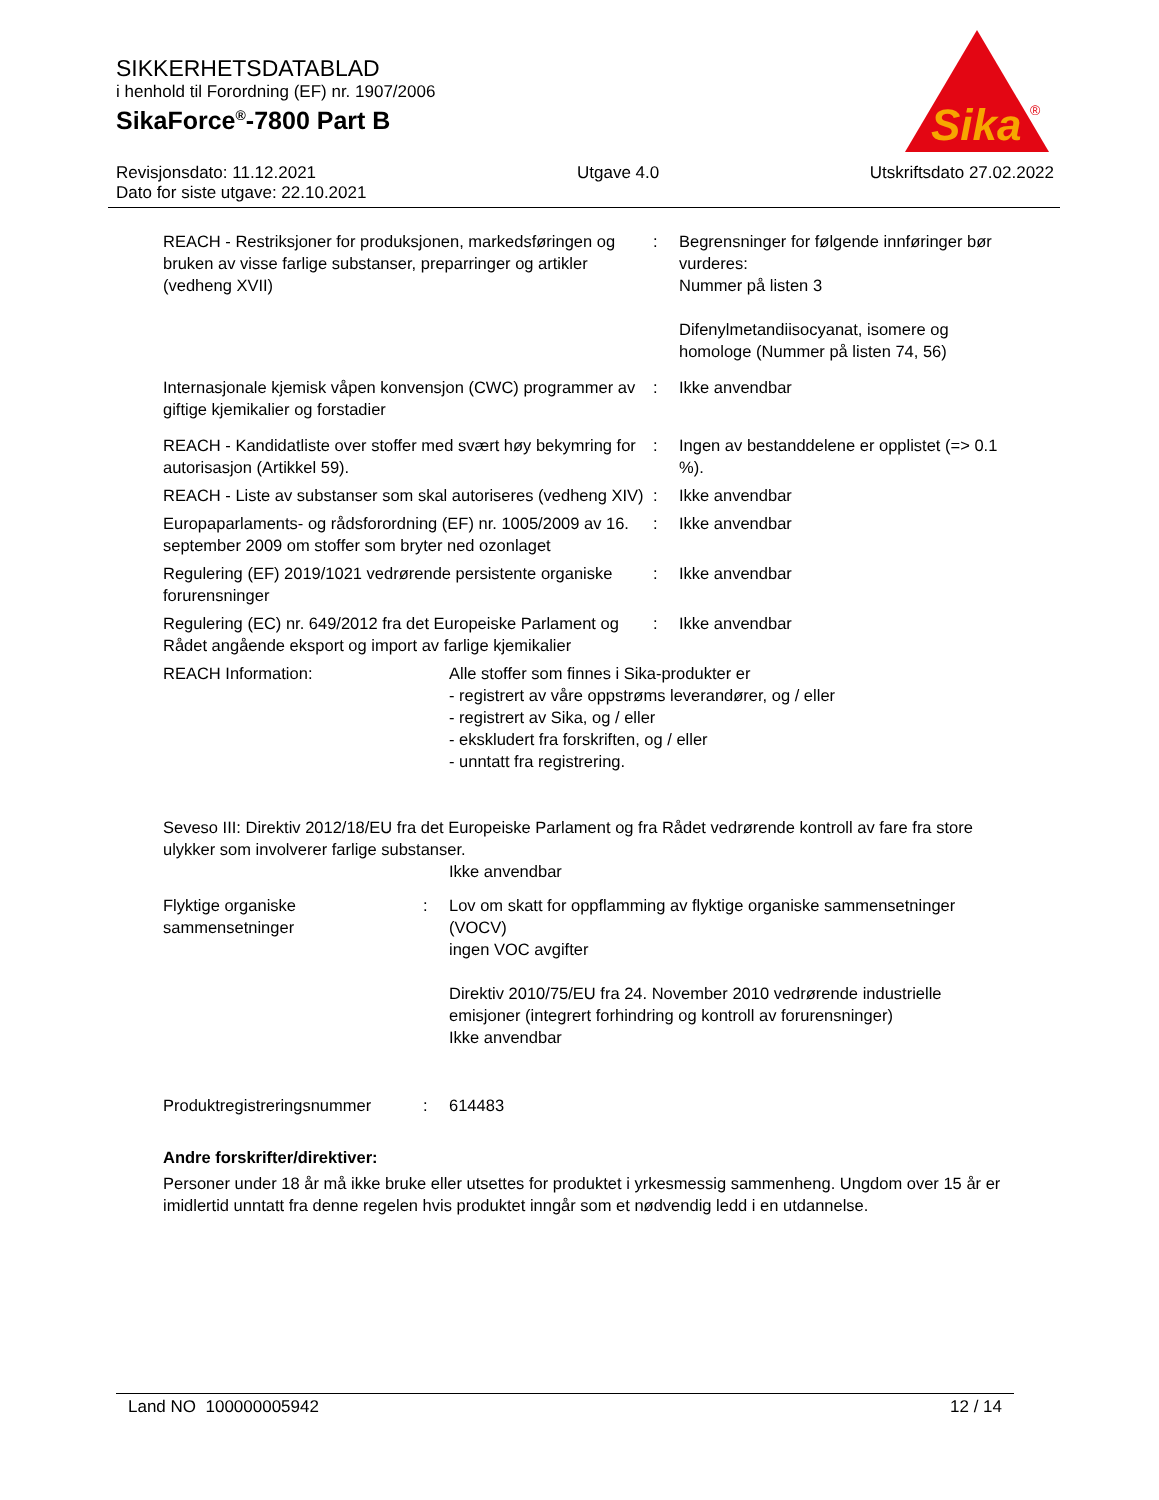SIKKERHETSDATABLAD
i henhold til Forordning (EF) nr. 1907/2006
SikaForce<sup>®</sup>-7800 Part B
Sika
®
Revisjonsdato: 11.12.2021
Dato for siste utgave: 22.10.2021
Utgave 4.0 Utskriftsdato 27.02.2022
REACH - Restriksjoner for produksjonen, markedsføringen og bruken av visse farlige substanser, preparringer og artikler (vedheng XVII)
:
Begrensninger for følgende innføringer bør vurderes:
Nummer på listen 3
Difenylmetandiisocyanat, isomere og homologe (Nummer på listen 74, 56)
Internasjonale kjemisk våpen konvensjon (CWC) programmer av giftige kjemikalier og forstadier
:
Ikke anvendbar
REACH - Kandidatliste over stoffer med svært høy bekymring for autorisasjon (Artikkel 59).
:
Ingen av bestanddelene er opplistet (=> 0.1 %).
REACH - Liste av substanser som skal autoriseres (vedheng XIV)
:
Ikke anvendbar
Europaparlaments- og rådsforordning (EF) nr. 1005/2009 av 16. september 2009 om stoffer som bryter ned ozonlaget
:
Ikke anvendbar
Regulering (EF) 2019/1021 vedrørende persistente organiske forurensninger
:
Ikke anvendbar
Regulering (EC) nr. 649/2012 fra det Europeiske Parlament og Rådet angående eksport og import av farlige kjemikalier
:
Ikke anvendbar
REACH Information:
Alle stoffer som finnes i Sika-produkter er
- registrert av våre oppstrøms leverandører, og / eller
- registrert av Sika, og / eller
- ekskludert fra forskriften, og / eller
- unntatt fra registrering.
Seveso III: Direktiv 2012/18/EU fra det Europeiske Parlament og fra Rådet vedrørende kontroll av fare fra store ulykker som involverer farlige substanser.
Ikke anvendbar
Flyktige organiske sammensetninger
:
Lov om skatt for oppflamming av flyktige organiske sammensetninger (VOCV)
ingen VOC avgifter
Direktiv 2010/75/EU fra 24. November 2010 vedrørende industrielle emisjoner (integrert forhindring og kontroll av forurensninger)
Ikke anvendbar
Produktregistreringsnummer
:
614483
Andre forskrifter/direktiver:
Personer under 18 år må ikke bruke eller utsettes for produktet i yrkesmessig sammenheng. Ungdom over 15 år er imidlertid unntatt fra denne regelen hvis produktet inngår som et nødvendig ledd i en utdannelse.
Land NO 100000005942 12 / 14